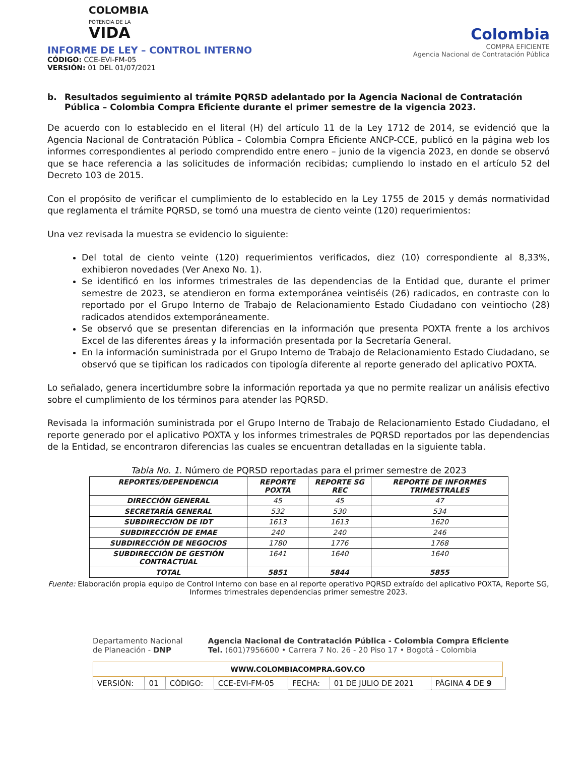COLOMBIA
POTENCIA DE LA
VIDA
INFORME DE LEY – CONTROL INTERNO
CÓDIGO: CCE-EVI-FM-05
VERSIÓN: 01 DEL 01/07/2021
Colombia
COMPRA EFICIENTE
Agencia Nacional de Contratación Pública
b. Resultados seguimiento al trámite PQRSD adelantado por la Agencia Nacional de Contratación Pública – Colombia Compra Eficiente durante el primer semestre de la vigencia 2023.
De acuerdo con lo establecido en el literal (H) del artículo 11 de la Ley 1712 de 2014, se evidenció que la Agencia Nacional de Contratación Pública – Colombia Compra Eficiente ANCP-CCE, publicó en la página web los informes correspondientes al periodo comprendido entre enero – junio de la vigencia 2023, en donde se observó que se hace referencia a las solicitudes de información recibidas; cumpliendo lo instado en el artículo 52 del Decreto 103 de 2015.
Con el propósito de verificar el cumplimiento de lo establecido en la Ley 1755 de 2015 y demás normatividad que reglamenta el trámite PQRSD, se tomó una muestra de ciento veinte (120) requerimientos:
Una vez revisada la muestra se evidencio lo siguiente:
Del total de ciento veinte (120) requerimientos verificados, diez (10) correspondiente al 8,33%, exhibieron novedades (Ver Anexo No. 1).
Se identificó en los informes trimestrales de las dependencias de la Entidad que, durante el primer semestre de 2023, se atendieron en forma extemporánea veintiséis (26) radicados, en contraste con lo reportado por el Grupo Interno de Trabajo de Relacionamiento Estado Ciudadano con veintiocho (28) radicados atendidos extemporáneamente.
Se observó que se presentan diferencias en la información que presenta POXTA frente a los archivos Excel de las diferentes áreas y la información presentada por la Secretaría General.
En la información suministrada por el Grupo Interno de Trabajo de Relacionamiento Estado Ciudadano, se observó que se tipifican los radicados con tipología diferente al reporte generado del aplicativo POXTA.
Lo señalado, genera incertidumbre sobre la información reportada ya que no permite realizar un análisis efectivo sobre el cumplimiento de los términos para atender las PQRSD.
Revisada la información suministrada por el Grupo Interno de Trabajo de Relacionamiento Estado Ciudadano, el reporte generado por el aplicativo POXTA y los informes trimestrales de PQRSD reportados por las dependencias de la Entidad, se encontraron diferencias las cuales se encuentran detalladas en la siguiente tabla.
Tabla No. 1. Número de PQRSD reportadas para el primer semestre de 2023
| REPORTES/DEPENDENCIA | REPORTE POXTA | REPORTE SG REC | REPORTE DE INFORMES TRIMESTRALES |
| --- | --- | --- | --- |
| DIRECCIÓN GENERAL | 45 | 45 | 47 |
| SECRETARÍA GENERAL | 532 | 530 | 534 |
| SUBDIRECCIÓN DE IDT | 1613 | 1613 | 1620 |
| SUBDIRECCIÓN DE EMAE | 240 | 240 | 246 |
| SUBDIRECCIÓN DE NEGOCIOS | 1780 | 1776 | 1768 |
| SUBDIRECCIÓN DE GESTIÓN CONTRACTUAL | 1641 | 1640 | 1640 |
| TOTAL | 5851 | 5844 | 5855 |
Fuente: Elaboración propia equipo de Control Interno con base en al reporte operativo PQRSD extraído del aplicativo POXTA, Reporte SG, Informes trimestrales dependencias primer semestre 2023.
Departamento Nacional
de Planeación - DNP
Agencia Nacional de Contratación Pública - Colombia Compra Eficiente
Tel. (601)7956600 • Carrera 7 No. 26 - 20 Piso 17 • Bogotá - Colombia
WWW.COLOMBIACOMPRA.GOV.CO
| VERSIÓN: | 01 | CÓDIGO: | CCE-EVI-FM-05 | FECHA: | 01 DE JULIO DE 2021 | PÁGINA 4 DE 9 |